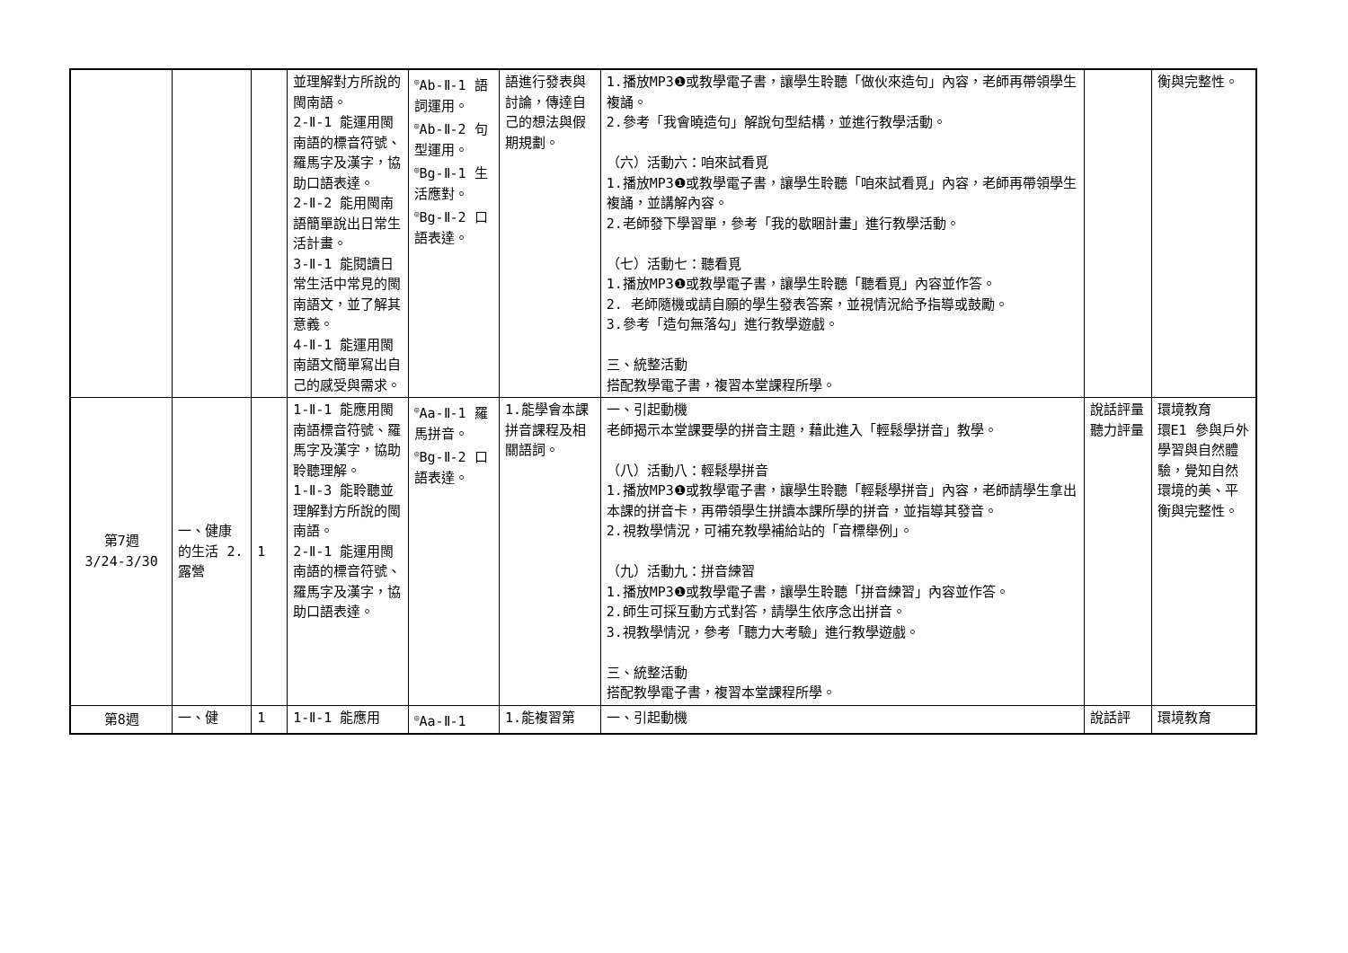| | | | 並理解對方所說的閩南語。 2-Ⅱ-1 能運用閩南語的標音符號、羅馬字及漢字，協助口語表達。 2-Ⅱ-2 能用閩南語簡單說出日常生活計畫。 3-Ⅱ-1 能閱讀日常生活中常見的閩南語文，並了解其意義。 4-Ⅱ-1 能運用閩南語文簡單寫出自己的感受與需求。 | <sup>◎</sup>Ab-Ⅱ-1 語詞運用。 <sup>◎</sup>Ab-Ⅱ-2 句型運用。 <sup>◎</sup>Bg-Ⅱ-1 生活應對。 <sup>◎</sup>Bg-Ⅱ-2 口語表達。 | 語進行發表與討論，傳達自己的想法與假期規劃。 | 1.播放MP3❶或教學電子書，讓學生聆聽「做伙來造句」內容，老師再帶領學生複誦。 2.參考「我會曉造句」解說句型結構，並進行教學活動。 （六）活動六：咱來試看覓 1.播放MP3❶或教學電子書，讓學生聆聽「咱來試看覓」內容，老師再帶領學生複誦，並講解內容。 2.老師發下學習單，參考「我的歇睏計畫」進行教學活動。 （七）活動七：聽看覓 1.播放MP3❶或教學電子書，讓學生聆聽「聽看覓」內容並作答。 2. 老師隨機或請自願的學生發表答案，並視情況給予指導或鼓勵。 3.參考「造句無落勾」進行教學遊戲。 三、統整活動 搭配教學電子書，複習本堂課程所學。 | | 衡與完整性。 |
| 第7週 3/24-3/30 | 一、健康的生活 2.露營 | 1 | 1-Ⅱ-1 能應用閩南語標音符號、羅馬字及漢字，協助聆聽理解。 1-Ⅱ-3 能聆聽並理解對方所說的閩南語。 2-Ⅱ-1 能運用閩南語的標音符號、羅馬字及漢字，協助口語表達。 | <sup>◎</sup>Aa-Ⅱ-1 羅馬拼音。 <sup>◎</sup>Bg-Ⅱ-2 口語表達。 | 1.能學會本課拼音課程及相關語詞。 | 一、引起動機 老師揭示本堂課要學的拼音主題，藉此進入「輕鬆學拼音」教學。 （八）活動八：輕鬆學拼音 1.播放MP3❶或教學電子書，讓學生聆聽「輕鬆學拼音」內容，老師請學生拿出本課的拼音卡，再帶領學生拼讀本課所學的拼音，並指導其發音。 2.視教學情況，可補充教學補給站的「音標舉例」。 （九）活動九：拼音練習 1.播放MP3❶或教學電子書，讓學生聆聽「拼音練習」內容並作答。 2.師生可採互動方式對答，請學生依序念出拼音。 3.視教學情況，參考「聽力大考驗」進行教學遊戲。 三、統整活動 搭配教學電子書，複習本堂課程所學。 | 說話評量 聽力評量 | 環境教育 環E1 參與戶外學習與自然體驗，覺知自然環境的美、平衡與完整性。 |
| 第8週 | 一、健 | 1 | 1-Ⅱ-1 能應用 | <sup>◎</sup>Aa-Ⅱ-1 | 1.能複習第 | 一、引起動機 | 說話評 | 環境教育 |